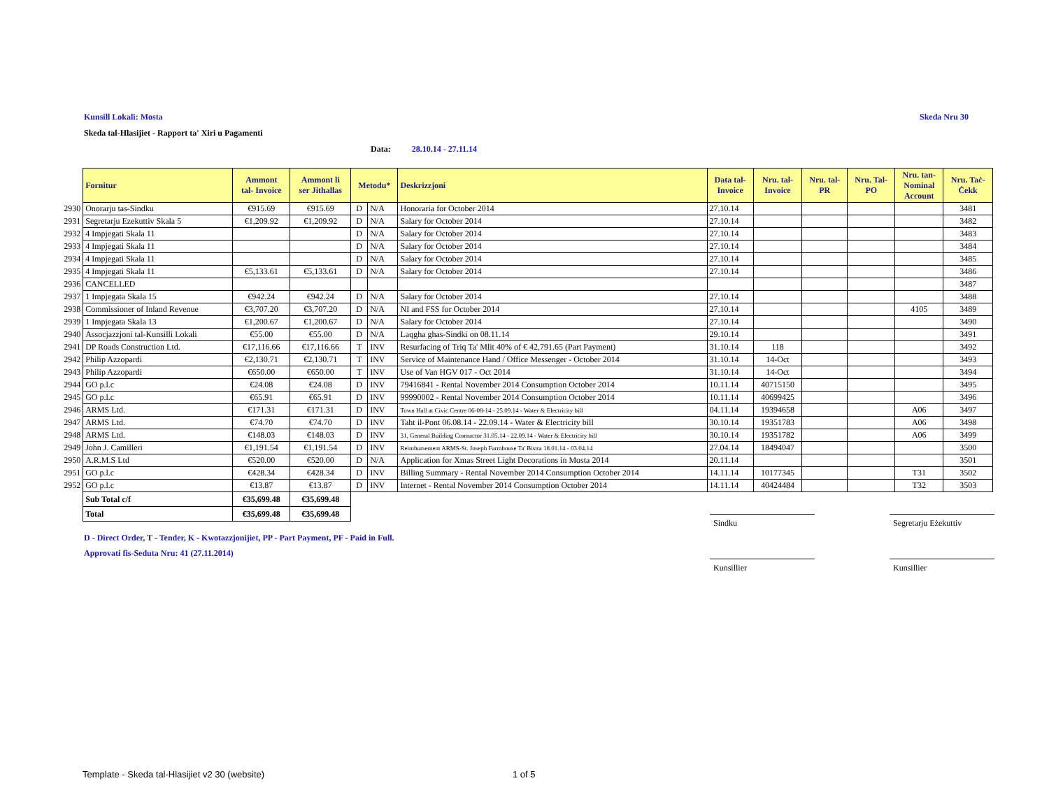Kunsill Lokali: Mosta Skeda Nru 30
Skeda tal-Hlasijiet - Rapport ta' Xiri u Pagamenti
Data: 28.10.14 - 27.11.14
| | Fornitur | Ammont tal- Invoice | Ammont li ser Jithallas | Metodu* | | Deskrizzjoni | Data tal- Invoice | Nru. tal- Invoice | Nru. tal- PR | Nru. Tal- PO | Nru. tan- Nominal Account | Nru. Taċ- Ċekk |
| 2930 | Onorarju tas-Sindku | €915.69 | €915.69 | D | N/A | Honoraria for October 2014 | 27.10.14 | | | | | 3481 |
| 2931 | Segretarju Ezekuttiv Skala 5 | €1,209.92 | €1,209.92 | D | N/A | Salary for October 2014 | 27.10.14 | | | | | 3482 |
| 2932 | 4 Impjegati Skala 11 | | | D | N/A | Salary for October 2014 | 27.10.14 | | | | | 3483 |
| 2933 | 4 Impjegati Skala 11 | | | D | N/A | Salary for October 2014 | 27.10.14 | | | | | 3484 |
| 2934 | 4 Impjegati Skala 11 | | | D | N/A | Salary for October 2014 | 27.10.14 | | | | | 3485 |
| 2935 | 4 Impjegati Skala 11 | €5,133.61 | €5,133.61 | D | N/A | Salary for October 2014 | 27.10.14 | | | | | 3486 |
| 2936 | CANCELLED | | | | | | | | | | | 3487 |
| 2937 | 1 Impjegata Skala 15 | €942.24 | €942.24 | D | N/A | Salary for October 2014 | 27.10.14 | | | | | 3488 |
| 2938 | Commissioner of Inland Revenue | €3,707.20 | €3,707.20 | D | N/A | NI and FSS for October 2014 | 27.10.14 | | | | 4105 | 3489 |
| 2939 | 1 Impjegata Skala 13 | €1,200.67 | €1,200.67 | D | N/A | Salary for October 2014 | 27.10.14 | | | | | 3490 |
| 2940 | Assocjazzjoni tal-Kunsilli Lokali | €55.00 | €55.00 | D | N/A | Laqgha ghas-Sindki on 08.11.14 | 29.10.14 | | | | | 3491 |
| 2941 | DP Roads Construction Ltd. | €17,116.66 | €17,116.66 | T | INV | Resurfacing of Triq Ta' Mlit 40% of € 42,791.65 (Part Payment) | 31.10.14 | 118 | | | | 3492 |
| 2942 | Philip Azzopardi | €2,130.71 | €2,130.71 | T | INV | Service of Maintenance Hand / Office Messenger - October 2014 | 31.10.14 | 14-Oct | | | | 3493 |
| 2943 | Philip Azzopardi | €650.00 | €650.00 | T | INV | Use of Van HGV 017 - Oct 2014 | 31.10.14 | 14-Oct | | | | 3494 |
| 2944 | GO p.l.c | €24.08 | €24.08 | D | INV | 79416841 - Rental November 2014 Consumption October 2014 | 10.11.14 | 40715150 | | | | 3495 |
| 2945 | GO p.l.c | €65.91 | €65.91 | D | INV | 99990002 - Rental November 2014 Consumption October 2014 | 10.11.14 | 40699425 | | | | 3496 |
| 2946 | ARMS Ltd. | €171.31 | €171.31 | D | INV | Town Hall at Civic Centre 06-08-14 - 25.09.14 - Water & Electricity bill | 04.11.14 | 19394658 | | | A06 | 3497 |
| 2947 | ARMS Ltd. | €74.70 | €74.70 | D | INV | Taht il-Pont 06.08.14 - 22.09.14 - Water & Electricity bill | 30.10.14 | 19351783 | | | A06 | 3498 |
| 2948 | ARMS Ltd. | €148.03 | €148.03 | D | INV | 31, General Building Contractor 31.05.14 - 22.09.14 - Water & Electricity bill | 30.10.14 | 19351782 | | | A06 | 3499 |
| 2949 | John J. Camilleri | €1,191.54 | €1,191.54 | D | INV | Reimbursement ARMS-St. Joseph Farmhouse Ta' Bistra 18.01.14 - 03.04.14 | 27.04.14 | 18494047 | | | | 3500 |
| 2950 | A.R.M.S Ltd | €520.00 | €520.00 | D | N/A | Application for Xmas Street Light Decorations in Mosta 2014 | 20.11.14 | | | | | 3501 |
| 2951 | GO p.l.c | €428.34 | €428.34 | D | INV | Billing Summary - Rental November 2014 Consumption October 2014 | 14.11.14 | 10177345 | | | T31 | 3502 |
| 2952 | GO p.l.c | €13.87 | €13.87 | D | INV | Internet - Rental November 2014 Consumption October 2014 | 14.11.14 | 40424484 | | | T32 | 3503 |
| | Sub Total c/f | €35,699.48 | €35,699.48 | | | | | | | | | |
| | Total | €35,699.48 | €35,699.48 | | | | | | | | | |
Sindku Segretarju Eżekuttiv
D - Direct Order, T - Tender, K - Kwotazzjonijiet, PP - Part Payment, PF - Paid in Full.
Approvati fis-Seduta Nru: 41 (27.11.2014)
Kunsillier Kunsillier
Template - Skeda tal-Hlasijiet v2 30 (website)
1 of 5